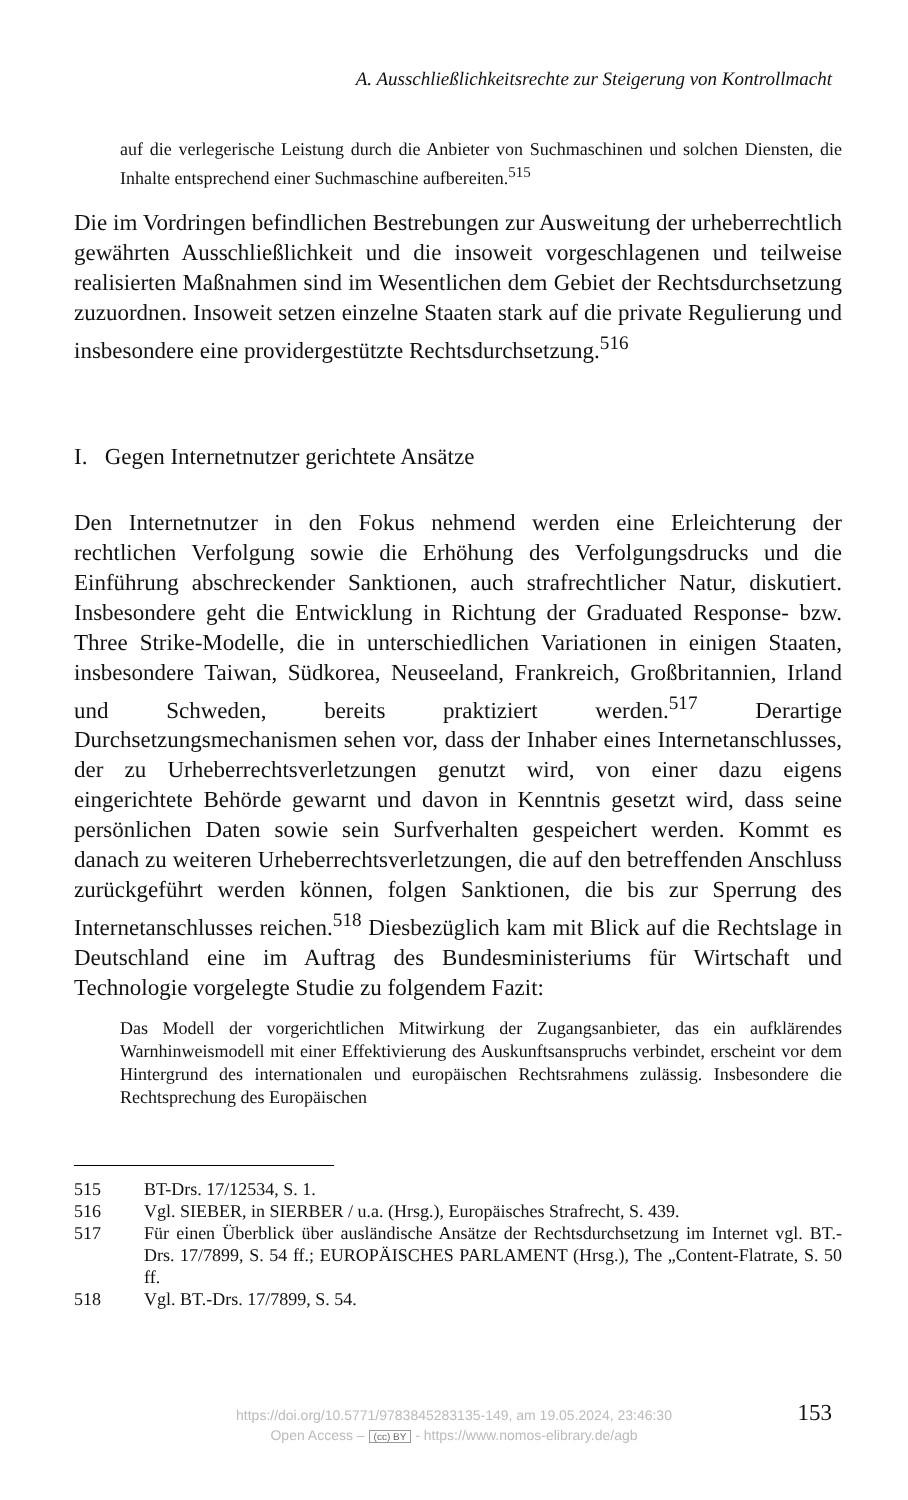A. Ausschließlichkeitsrechte zur Steigerung von Kontrollmacht
auf die verlegerische Leistung durch die Anbieter von Suchmaschinen und solchen Diensten, die Inhalte entsprechend einer Suchmaschine aufbereiten.<sup>515</sup>
Die im Vordringen befindlichen Bestrebungen zur Ausweitung der urheberrechtlich gewährten Ausschließlichkeit und die insoweit vorgeschlagenen und teilweise realisierten Maßnahmen sind im Wesentlichen dem Gebiet der Rechtsdurchsetzung zuzuordnen. Insoweit setzen einzelne Staaten stark auf die private Regulierung und insbesondere eine providergestützte Rechtsdurchsetzung.<sup>516</sup>
I. Gegen Internetnutzer gerichtete Ansätze
Den Internetnutzer in den Fokus nehmend werden eine Erleichterung der rechtlichen Verfolgung sowie die Erhöhung des Verfolgungsdrucks und die Einführung abschreckender Sanktionen, auch strafrechtlicher Natur, diskutiert. Insbesondere geht die Entwicklung in Richtung der Graduated Response- bzw. Three Strike-Modelle, die in unterschiedlichen Variationen in einigen Staaten, insbesondere Taiwan, Südkorea, Neuseeland, Frankreich, Großbritannien, Irland und Schweden, bereits praktiziert werden.<sup>517</sup> Derartige Durchsetzungsmechanismen sehen vor, dass der Inhaber eines Internetanschlusses, der zu Urheberrechtsverletzungen genutzt wird, von einer dazu eigens eingerichtete Behörde gewarnt und davon in Kenntnis gesetzt wird, dass seine persönlichen Daten sowie sein Surfverhalten gespeichert werden. Kommt es danach zu weiteren Urheberrechtsverletzungen, die auf den betreffenden Anschluss zurückgeführt werden können, folgen Sanktionen, die bis zur Sperrung des Internetanschlusses reichen.<sup>518</sup> Diesbezüglich kam mit Blick auf die Rechtslage in Deutschland eine im Auftrag des Bundesministeriums für Wirtschaft und Technologie vorgelegte Studie zu folgendem Fazit:
Das Modell der vorgerichtlichen Mitwirkung der Zugangsanbieter, das ein aufklärendes Warnhinweismodell mit einer Effektivierung des Auskunftsanspruchs verbindet, erscheint vor dem Hintergrund des internationalen und europäischen Rechtsrahmens zulässig. Insbesondere die Rechtsprechung des Europäischen
515 BT-Drs. 17/12534, S. 1.
516 Vgl. SIEBER, in SIERBER / u.a. (Hrsg.), Europäisches Strafrecht, S. 439.
517 Für einen Überblick über ausländische Ansätze der Rechtsdurchsetzung im Internet vgl. BT.-Drs. 17/7899, S. 54 ff.; EUROPÄISCHES PARLAMENT (Hrsg.), The „Content-Flatrate, S. 50 ff.
518 Vgl. BT.-Drs. 17/7899, S. 54.
https://doi.org/10.5771/9783845283135-149, am 19.05.2024, 23:46:30
Open Access – (cc) BY - https://www.nomos-elibrary.de/agb
153